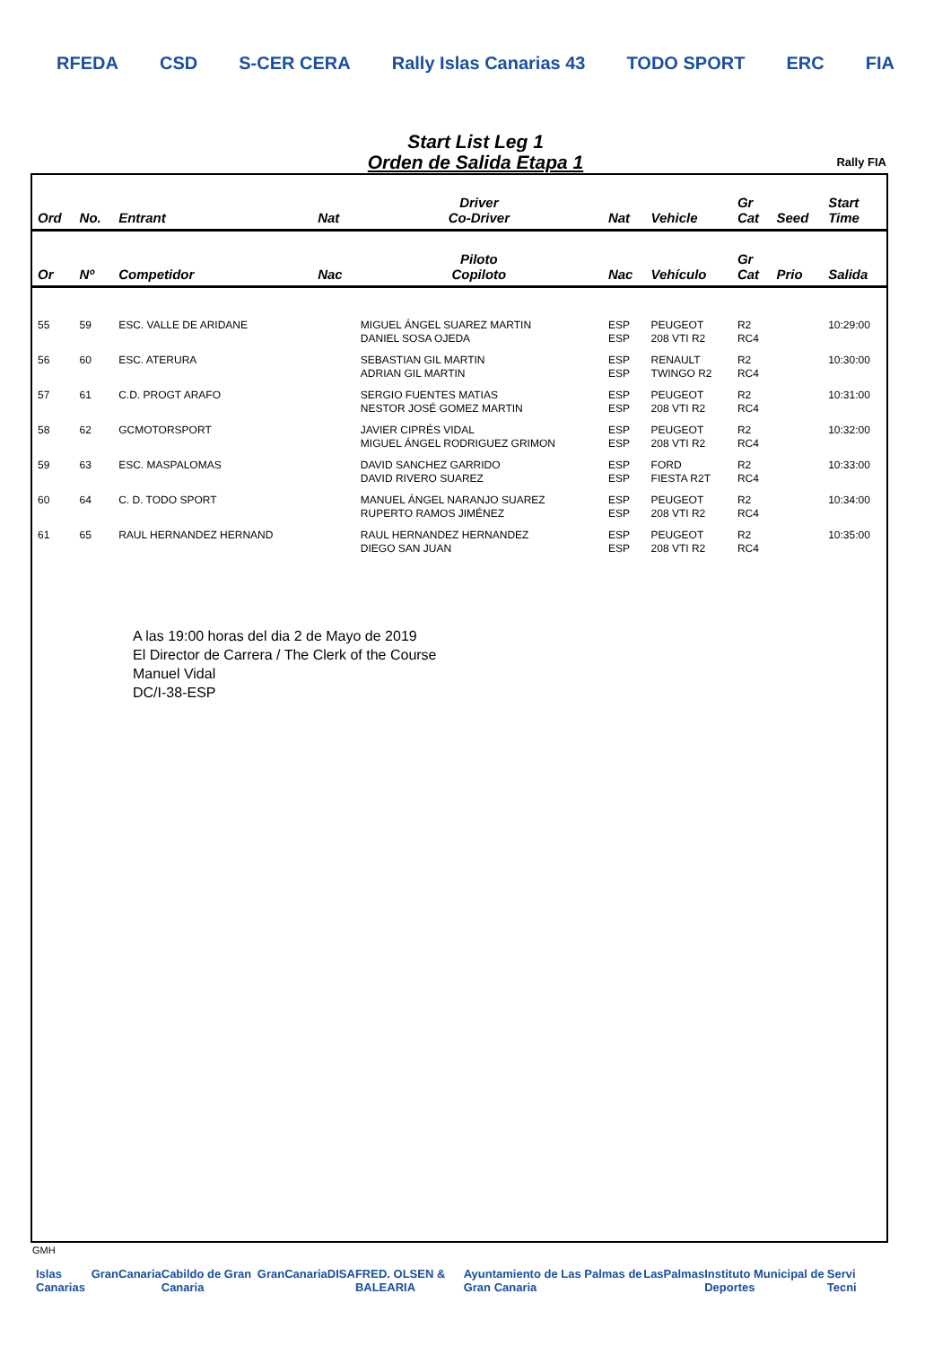RFEDA CSD S-CER CERA Rally Islas Canarias 43 TODO SPORT ERC FIA
Start List Leg 1
Orden de Salida Etapa 1
Rally FIA
| Ord | No. | Entrant | Nat | Driver Co-Driver | Nat | Vehicle | Gr Cat | Seed | Start Time |
| --- | --- | --- | --- | --- | --- | --- | --- | --- | --- |
| Or | Nº | Competidor | Nac | Piloto Copiloto | Nac | Vehículo | Gr Cat | Prio | Salida |
| 55 | 59 | ESC. VALLE DE ARIDANE | | MIGUEL ÁNGEL SUAREZ MARTIN DANIEL SOSA OJEDA | ESP ESP | PEUGEOT 208 VTI R2 | R2 RC4 | | 10:29:00 |
| 56 | 60 | ESC. ATERURA | | SEBASTIAN GIL MARTIN ADRIAN GIL MARTIN | ESP ESP | RENAULT TWINGO R2 | R2 RC4 | | 10:30:00 |
| 57 | 61 | C.D. PROGT ARAFO | | SERGIO FUENTES MATIAS NESTOR JOSÉ GOMEZ MARTIN | ESP ESP | PEUGEOT 208 VTI R2 | R2 RC4 | | 10:31:00 |
| 58 | 62 | GCMOTORSPORT | | JAVIER CIPRÉS VIDAL MIGUEL ÁNGEL RODRIGUEZ GRIMON | ESP ESP | PEUGEOT 208 VTI R2 | R2 RC4 | | 10:32:00 |
| 59 | 63 | ESC. MASPALOMAS | | DAVID SANCHEZ GARRIDO DAVID RIVERO SUAREZ | ESP ESP | FORD FIESTA R2T | R2 RC4 | | 10:33:00 |
| 60 | 64 | C. D. TODO SPORT | | MANUEL ÁNGEL NARANJO SUAREZ RUPERTO RAMOS JIMÉNEZ | ESP ESP | PEUGEOT 208 VTI R2 | R2 RC4 | | 10:34:00 |
| 61 | 65 | RAUL HERNANDEZ HERNAND | | RAUL HERNANDEZ HERNANDEZ DIEGO SAN JUAN | ESP ESP | PEUGEOT 208 VTI R2 | R2 RC4 | | 10:35:00 |
A las 19:00 horas del dia 2 de Mayo de 2019
El Director de Carrera / The Clerk of the Course
Manuel Vidal
DC/I-38-ESP
GMH
Islas Canarias GranCanaria Cabildo de Gran Canaria GranCanaria DISA FRED. OLSEN & BALEARIA Ayuntamiento de Las Palmas de Gran Canaria LasPalmas Instituto Municipal de Deportes Servi Tecni